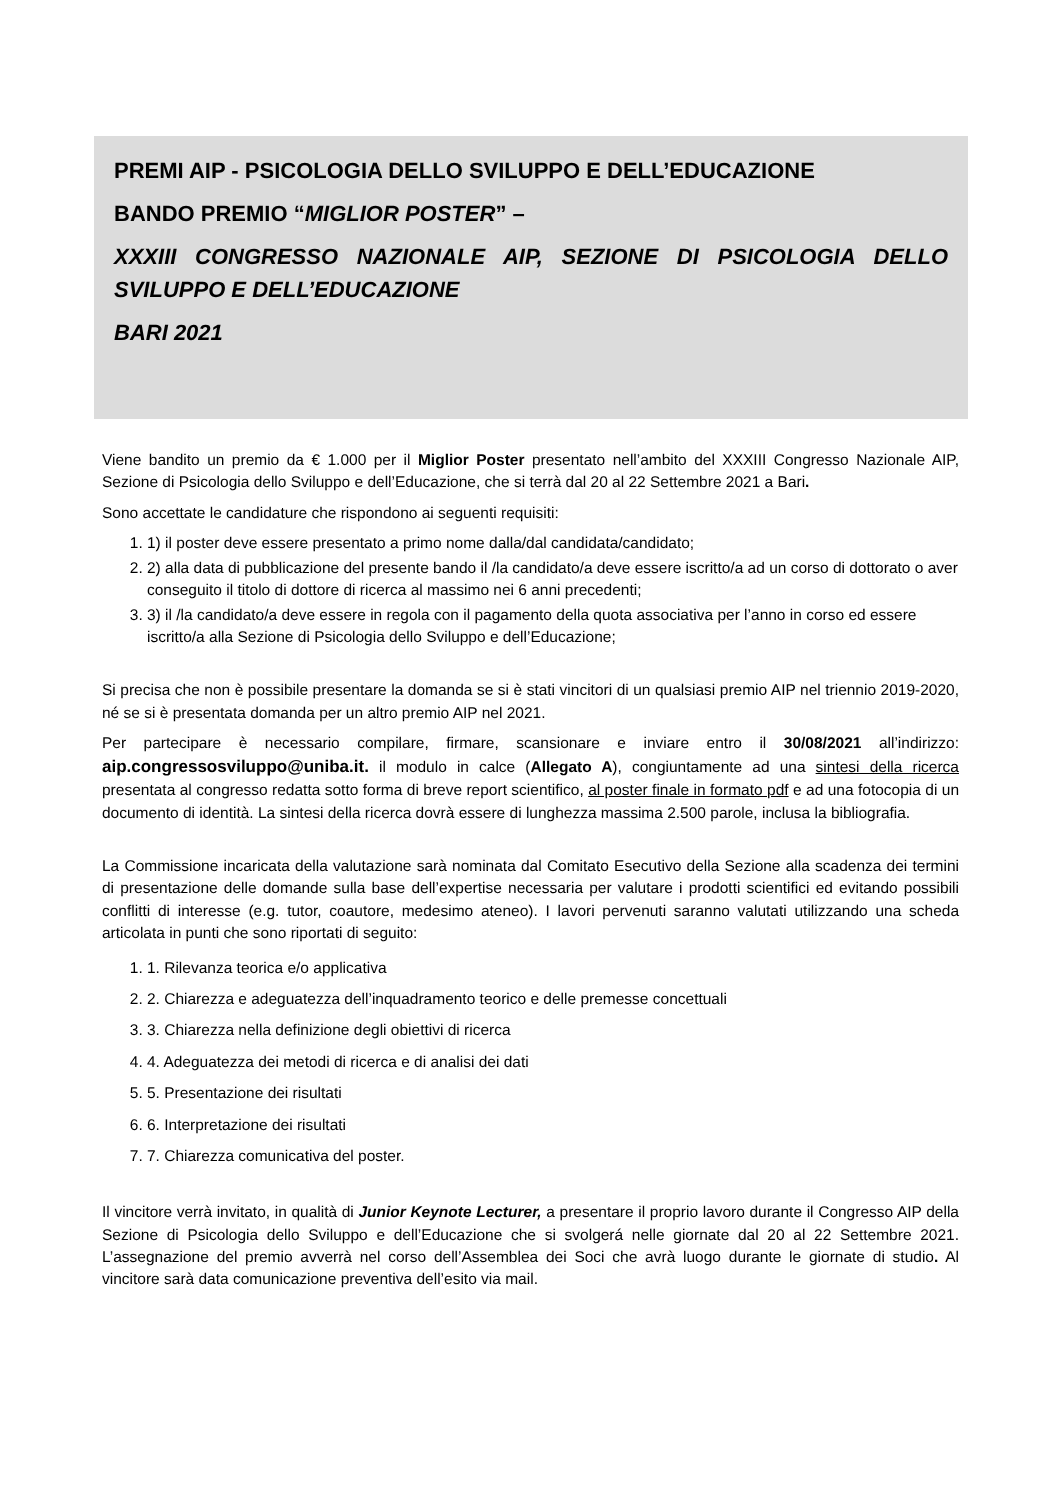PREMI AIP - PSICOLOGIA DELLO SVILUPPO E DELL’EDUCAZIONE
BANDO PREMIO “MIGLIOR POSTER” –
XXXIII CONGRESSO NAZIONALE AIP, SEZIONE DI PSICOLOGIA DELLO SVILUPPO E DELL’EDUCAZIONE
BARI 2021
Viene bandito un premio da € 1.000 per il Miglior Poster presentato nell’ambito del XXXIII Congresso Nazionale AIP, Sezione di Psicologia dello Sviluppo e dell’Educazione, che si terrà dal 20 al 22 Settembre 2021 a Bari.
Sono accettate le candidature che rispondono ai seguenti requisiti:
1. 1) il poster deve essere presentato a primo nome dalla/dal candidata/candidato;
2. 2) alla data di pubblicazione del presente bando il /la candidato/a deve essere iscritto/a ad un corso di dottorato o aver conseguito il titolo di dottore di ricerca al massimo nei 6 anni precedenti;
3. 3) il /la candidato/a deve essere in regola con il pagamento della quota associativa per l’anno in corso ed essere iscritto/a alla Sezione di Psicologia dello Sviluppo e dell’Educazione;
Si precisa che non è possibile presentare la domanda se si è stati vincitori di un qualsiasi premio AIP nel triennio 2019-2020, né se si è presentata domanda per un altro premio AIP nel 2021.
Per partecipare è necessario compilare, firmare, scansionare e inviare entro il 30/08/2021 all’indirizzo: aip.congressosviluppo@uniba.it. il modulo in calce (Allegato A), congiuntamente ad una sintesi della ricerca presentata al congresso redatta sotto forma di breve report scientifico, al poster finale in formato pdf e ad una fotocopia di un documento di identità. La sintesi della ricerca dovrà essere di lunghezza massima 2.500 parole, inclusa la bibliografia.
La Commissione incaricata della valutazione sarà nominata dal Comitato Esecutivo della Sezione alla scadenza dei termini di presentazione delle domande sulla base dell’expertise necessaria per valutare i prodotti scientifici ed evitando possibili conflitti di interesse (e.g. tutor, coautore, medesimo ateneo). I lavori pervenuti saranno valutati utilizzando una scheda articolata in punti che sono riportati di seguito:
1. 1. Rilevanza teorica e/o applicativa
2. 2. Chiarezza e adeguatezza dell’inquadramento teorico e delle premesse concettuali
3. 3. Chiarezza nella definizione degli obiettivi di ricerca
4. 4. Adeguatezza dei metodi di ricerca e di analisi dei dati
5. 5. Presentazione dei risultati
6. 6. Interpretazione dei risultati
7. 7. Chiarezza comunicativa del poster.
Il vincitore verrà invitato, in qualità di Junior Keynote Lecturer, a presentare il proprio lavoro durante il Congresso AIP della Sezione di Psicologia dello Sviluppo e dell’Educazione che si svolgerá nelle giornate dal 20 al 22 Settembre 2021. L’assegnazione del premio avverrà nel corso dell’Assemblea dei Soci che avrà luogo durante le giornate di studio. Al vincitore sarà data comunicazione preventiva dell’esito via mail.